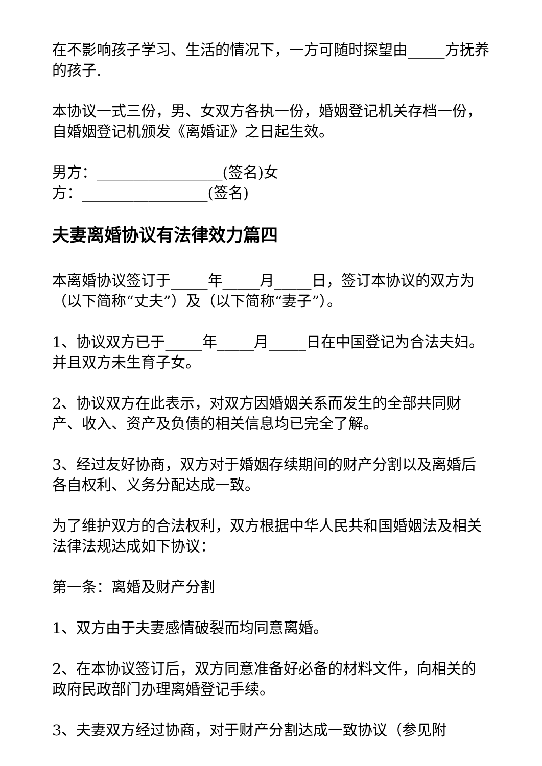在不影响孩子学习、生活的情况下，一方可随时探望由_____方抚养的孩子.
本协议一式三份，男、女双方各执一份，婚姻登记机关存档一份，自婚姻登记机颁发《离婚证》之日起生效。
男方：_________________(签名)女
方：_________________(签名)
夫妻离婚协议有法律效力篇四
本离婚协议签订于_____年_____月_____日，签订本协议的双方为（以下简称“丈夫”）及（以下简称“妻子”）。
1、协议双方已于_____年_____月_____日在中国登记为合法夫妇。并且双方未生育子女。
2、协议双方在此表示，对双方因婚姻关系而发生的全部共同财产、收入、资产及负债的相关信息均已完全了解。
3、经过友好协商，双方对于婚姻存续期间的财产分割以及离婚后各自权利、义务分配达成一致。
为了维护双方的合法权利，双方根据中华人民共和国婚姻法及相关法律法规达成如下协议：
第一条：离婚及财产分割
1、双方由于夫妻感情破裂而均同意离婚。
2、在本协议签订后，双方同意准备好必备的材料文件，向相关的政府民政部门办理离婚登记手续。
3、夫妻双方经过协商，对于财产分割达成一致协议（参见附